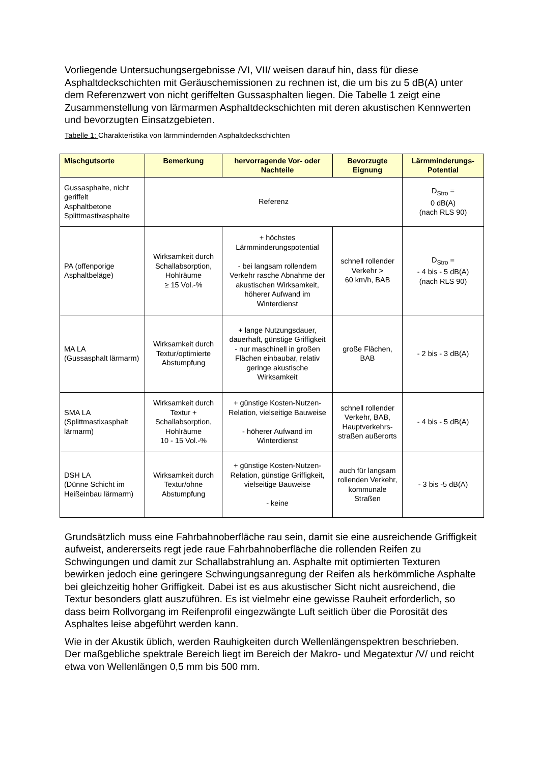Vorliegende Untersuchungsergebnisse /VI, VII/ weisen darauf hin, dass für diese Asphaltdeckschichten mit Geräuschemissionen zu rechnen ist, die um bis zu 5 dB(A) unter dem Referenzwert von nicht geriffelten Gussasphalten liegen. Die Tabelle 1 zeigt eine Zusammenstellung von lärmarmen Asphaltdeckschichten mit deren akustischen Kennwerten und bevorzugten Einsatzgebieten.
Tabelle 1: Charakteristika von lärmmindernden Asphaltdeckschichten
| Mischgutsorte | Bemerkung | hervorragende Vor- oder Nachteile | Bevorzugte Eignung | Lärmminderungs-Potential |
| --- | --- | --- | --- | --- |
| Gussasphalte, nicht geriffelt Asphaltbetone Splittmastixasphalte | Referenz | | | D<sub>Stro</sub> = 0 dB(A) (nach RLS 90) |
| PA (offenporige Asphaltbeläge) | Wirksamkeit durch Schallabsorption, Hohlräume ≥ 15 Vol.-% | + höchstes Lärmminderungspotential - bei langsam rollendem Verkehr rasche Abnahme der akustischen Wirksamkeit, höherer Aufwand im Winterdienst | schnell rollender Verkehr > 60 km/h, BAB | D<sub>Stro</sub> = - 4 bis - 5 dB(A) (nach RLS 90) |
| MA LA (Gussasphalt lärmarm) | Wirksamkeit durch Textur/optimierte Abstumpfung | + lange Nutzungsdauer, dauerhaft, günstige Griffigkeit - nur maschinell in großen Flächen einbaubar, relativ geringe akustische Wirksamkeit | große Flächen, BAB | - 2 bis - 3 dB(A) |
| SMA LA (Splittmastixasphalt lärmarm) | Wirksamkeit durch Textur + Schallabsorption, Hohlräume 10 - 15 Vol.-% | + günstige Kosten-Nutzen-Relation, vielseitige Bauweise - höherer Aufwand im Winterdienst | schnell rollender Verkehr, BAB, Hauptverkehrs-straßen außerorts | - 4 bis - 5 dB(A) |
| DSH LA (Dünne Schicht im Heißeinbau lärmarm) | Wirksamkeit durch Textur/ohne Abstumpfung | + günstige Kosten-Nutzen-Relation, günstige Griffigkeit, vielseitige Bauweise - keine | auch für langsam rollenden Verkehr, kommunale Straßen | - 3 bis -5 dB(A) |
Grundsätzlich muss eine Fahrbahnoberfläche rau sein, damit sie eine ausreichende Griffigkeit aufweist, andererseits regt jede raue Fahrbahnoberfläche die rollenden Reifen zu Schwingungen und damit zur Schallabstrahlung an. Asphalte mit optimierten Texturen bewirken jedoch eine geringere Schwingungsanregung der Reifen als herkömmliche Asphalte bei gleichzeitig hoher Griffigkeit. Dabei ist es aus akustischer Sicht nicht ausreichend, die Textur besonders glatt auszuführen. Es ist vielmehr eine gewisse Rauheit erforderlich, so dass beim Rollvorgang im Reifenprofil eingezwängte Luft seitlich über die Porosität des Asphaltes leise abgeführt werden kann.
Wie in der Akustik üblich, werden Rauhigkeiten durch Wellenlängenspektren beschrieben. Der maßgebliche spektrale Bereich liegt im Bereich der Makro- und Megatextur /V/ und reicht etwa von Wellenlängen 0,5 mm bis 500 mm.